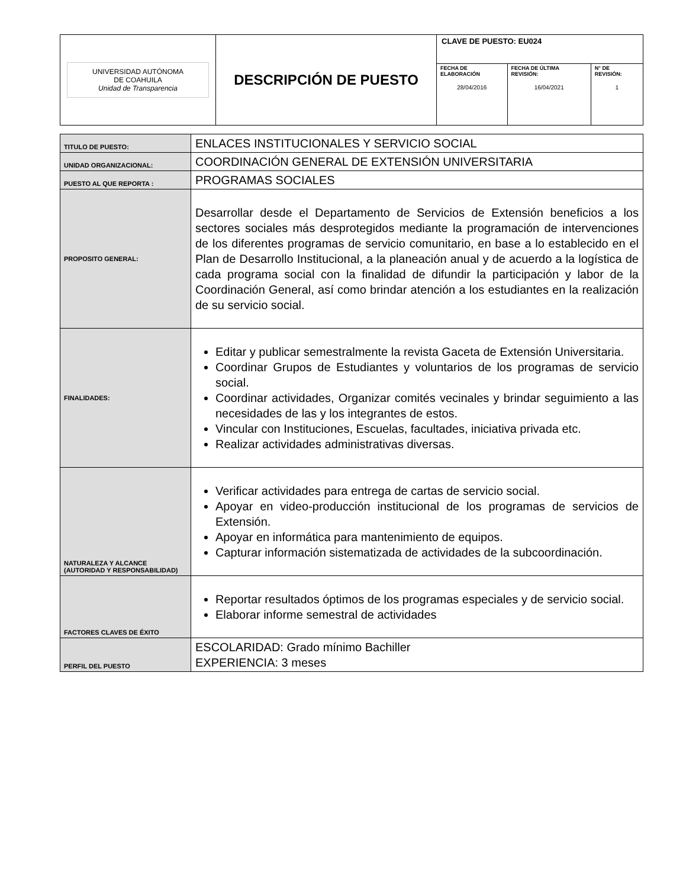| UNIVERSIDAD AUTÓNOMA DE COAHUILA Unidad de Transparencia | DESCRIPCIÓN DE PUESTO | CLAVE DE PUESTO: EU024 | | |
| | | FECHA DE ELABORACIÓN 28/04/2016 | FECHA DE ÚLTIMA REVISIÓN: 16/04/2021 | N° DE REVISIÓN: 1 |
| TITULO DE PUESTO: | ENLACES INSTITUCIONALES Y SERVICIO SOCIAL |
| UNIDAD ORGANIZACIONAL: | COORDINACIÓN GENERAL DE EXTENSIÓN UNIVERSITARIA |
| PUESTO AL QUE REPORTA : | PROGRAMAS SOCIALES |
| PROPOSITO GENERAL: | Desarrollar desde el Departamento de Servicios de Extensión beneficios a los sectores sociales más desprotegidos mediante la programación de intervenciones de los diferentes programas de servicio comunitario, en base a lo establecido en el Plan de Desarrollo Institucional, a la planeación anual y de acuerdo a la logística de cada programa social con la finalidad de difundir la participación y labor de la Coordinación General, así como brindar atención a los estudiantes en la realización de su servicio social. |
| FINALIDADES: | Editar y publicar semestralmente la revista Gaceta de Extensión Universitaria. Coordinar Grupos de Estudiantes y voluntarios de los programas de servicio social. Coordinar actividades, Organizar comités vecinales y brindar seguimiento a las necesidades de las y los integrantes de estos. Vincular con Instituciones, Escuelas, facultades, iniciativa privada etc. Realizar actividades administrativas diversas. |
| NATURALEZA Y ALCANCE (AUTORIDAD Y RESPONSABILIDAD) | Verificar actividades para entrega de cartas de servicio social. Apoyar en video-producción institucional de los programas de servicios de Extensión. Apoyar en informática para mantenimiento de equipos. Capturar información sistematizada de actividades de la subcoordinación. |
| FACTORES CLAVES DE ÉXITO | Reportar resultados óptimos de los programas especiales y de servicio social. Elaborar informe semestral de actividades |
| PERFIL DEL PUESTO | ESCOLARIDAD: Grado mínimo Bachiller EXPERIENCIA: 3 meses |